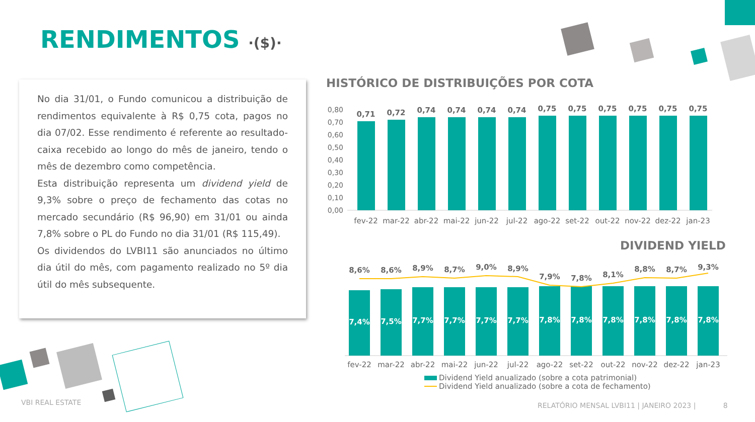RENDIMENTOS ·($)·
No dia 31/01, o Fundo comunicou a distribuição de rendimentos equivalente à R$ 0,75 cota, pagos no dia 07/02. Esse rendimento é referente ao resultado-caixa recebido ao longo do mês de janeiro, tendo o mês de dezembro como competência.
Esta distribuição representa um dividend yield de 9,3% sobre o preço de fechamento das cotas no mercado secundário (R$ 96,90) em 31/01 ou ainda 7,8% sobre o PL do Fundo no dia 31/01 (R$ 115,49).
Os dividendos do LVBI11 são anunciados no último dia útil do mês, com pagamento realizado no 5º dia útil do mês subsequente.
HISTÓRICO DE DISTRIBUIÇÕES POR COTA
0,80
0,70
0,60
0,50
0,40
0,30
0,20
0,10
0,00
0,71
0,72
0,74
0,74
0,74
0,74
0,75
0,75
0,75
0,75
0,75
0,75
fev-22
mar-22
abr-22
mai-22
jun-22
jul-22
ago-22
set-22
out-22
nov-22
dez-22
jan-23
DIVIDEND YIELD
8,6%
8,6%
8,9%
8,7%
9,0%
8,9%
7,9%
7,8%
8,1%
8,8%
8,7%
9,3%
7,4%
7,5%
7,7%
7,7%
7,7%
7,7%
7,8%
7,8%
7,8%
7,8%
7,8%
7,8%
fev-22
mar-22
abr-22
mai-22
jun-22
jul-22
ago-22
set-22
out-22
nov-22
dez-22
jan-23
Dividend Yield anualizado (sobre a cota patrimonial)
Dividend Yield anualizado (sobre a cota de fechamento)
VBI REAL ESTATE
RELATÓRIO MENSAL LVBI11 | JANEIRO 2023 | 8